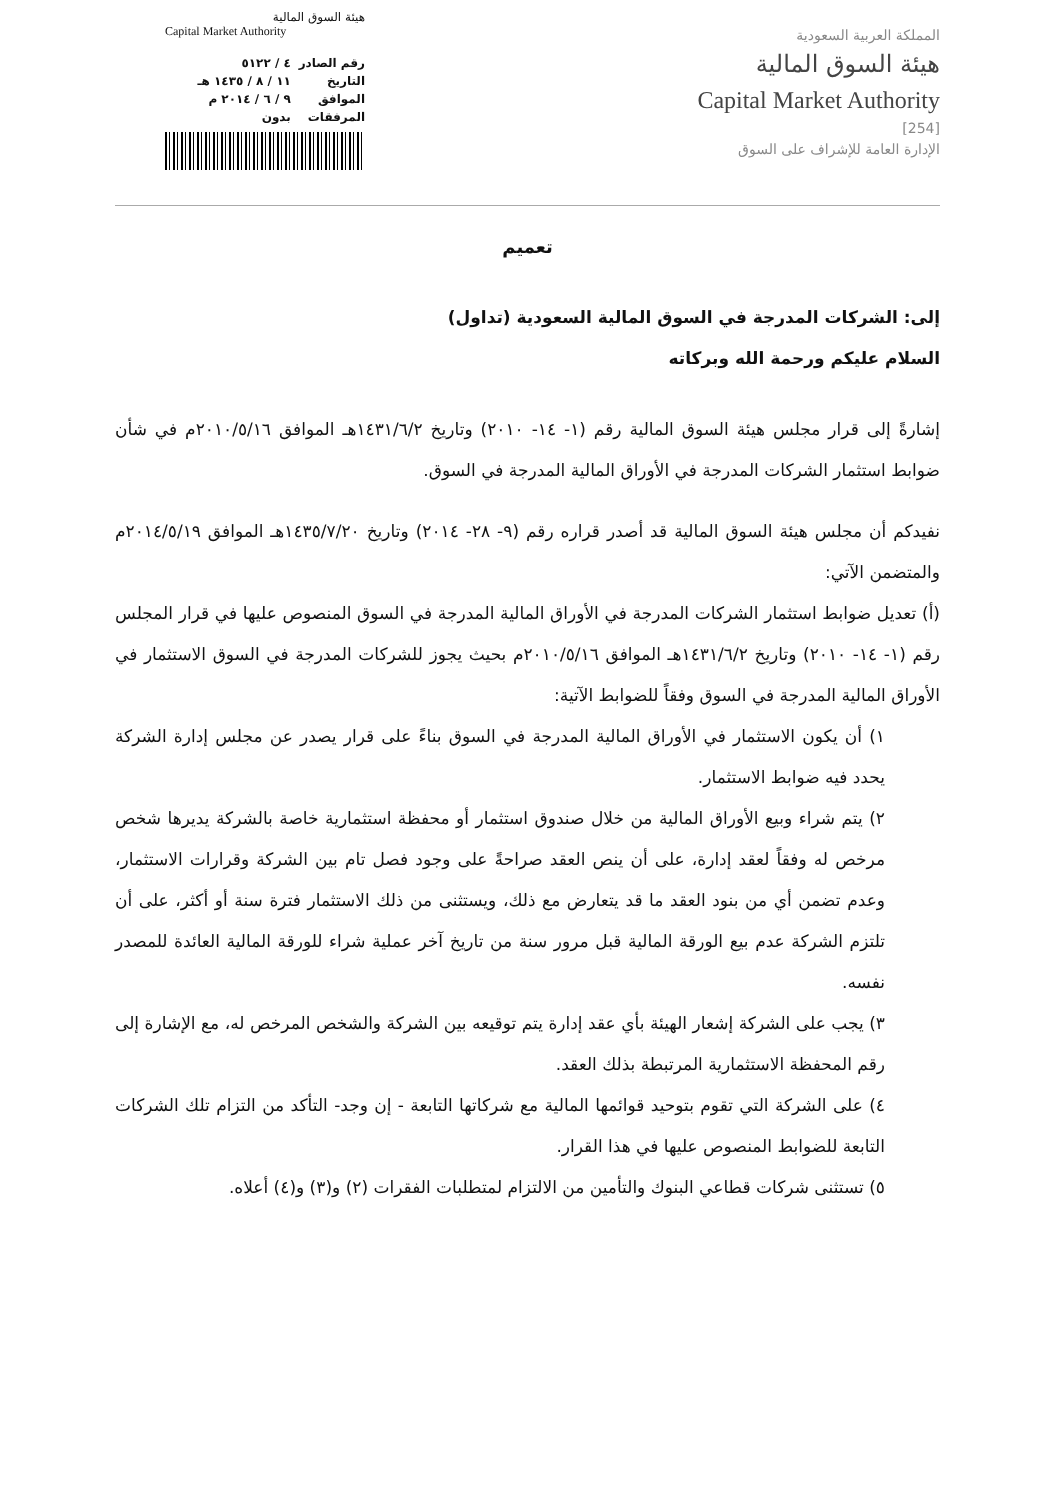المملكة العربية السعودية
هيئة السوق المالية
Capital Market Authority
[254]
الإدارة العامة للإشراف على السوق
هيئة السوق المالية
Capital Market Authority
رقم الصادر ٤ / ٥١٢٢
التاريخ ١١ / ٨ / ١٤٣٥ هـ
الموافق ٩ / ٦ / ٢٠١٤ م
المرفقات بدون
تعميم
إلى: الشركات المدرجة في السوق المالية السعودية (تداول)
السلام عليكم ورحمة الله وبركاته
إشارةً إلى قرار مجلس هيئة السوق المالية رقم (١- ١٤- ٢٠١٠) وتاريخ ١٤٣١/٦/٢هـ الموافق ٢٠١٠/٥/١٦م في شأن ضوابط استثمار الشركات المدرجة في الأوراق المالية المدرجة في السوق.
نفيدكم أن مجلس هيئة السوق المالية قد أصدر قراره رقم (٩- ٢٨- ٢٠١٤) وتاريخ ١٤٣٥/٧/٢٠هـ الموافق ٢٠١٤/٥/١٩م والمتضمن الآتي:
(أ) تعديل ضوابط استثمار الشركات المدرجة في الأوراق المالية المدرجة في السوق المنصوص عليها في قرار المجلس رقم (١- ١٤- ٢٠١٠) وتاريخ ١٤٣١/٦/٢هـ الموافق ٢٠١٠/٥/١٦م بحيث يجوز للشركات المدرجة في السوق الاستثمار في الأوراق المالية المدرجة في السوق وفقاً للضوابط الآتية:
١) أن يكون الاستثمار في الأوراق المالية المدرجة في السوق بناءً على قرار يصدر عن مجلس إدارة الشركة يحدد فيه ضوابط الاستثمار.
٢) يتم شراء وبيع الأوراق المالية من خلال صندوق استثمار أو محفظة استثمارية خاصة بالشركة يديرها شخص مرخص له وفقاً لعقد إدارة، على أن ينص العقد صراحةً على وجود فصل تام بين الشركة وقرارات الاستثمار، وعدم تضمن أي من بنود العقد ما قد يتعارض مع ذلك، ويستثنى من ذلك الاستثمار فترة سنة أو أكثر، على أن تلتزم الشركة عدم بيع الورقة المالية قبل مرور سنة من تاريخ آخر عملية شراء للورقة المالية العائدة للمصدر نفسه.
٣) يجب على الشركة إشعار الهيئة بأي عقد إدارة يتم توقيعه بين الشركة والشخص المرخص له، مع الإشارة إلى رقم المحفظة الاستثمارية المرتبطة بذلك العقد.
٤) على الشركة التي تقوم بتوحيد قوائمها المالية مع شركاتها التابعة - إن وجد- التأكد من التزام تلك الشركات التابعة للضوابط المنصوص عليها في هذا القرار.
٥) تستثنى شركات قطاعي البنوك والتأمين من الالتزام لمتطلبات الفقرات (٢) و(٣) و(٤) أعلاه.